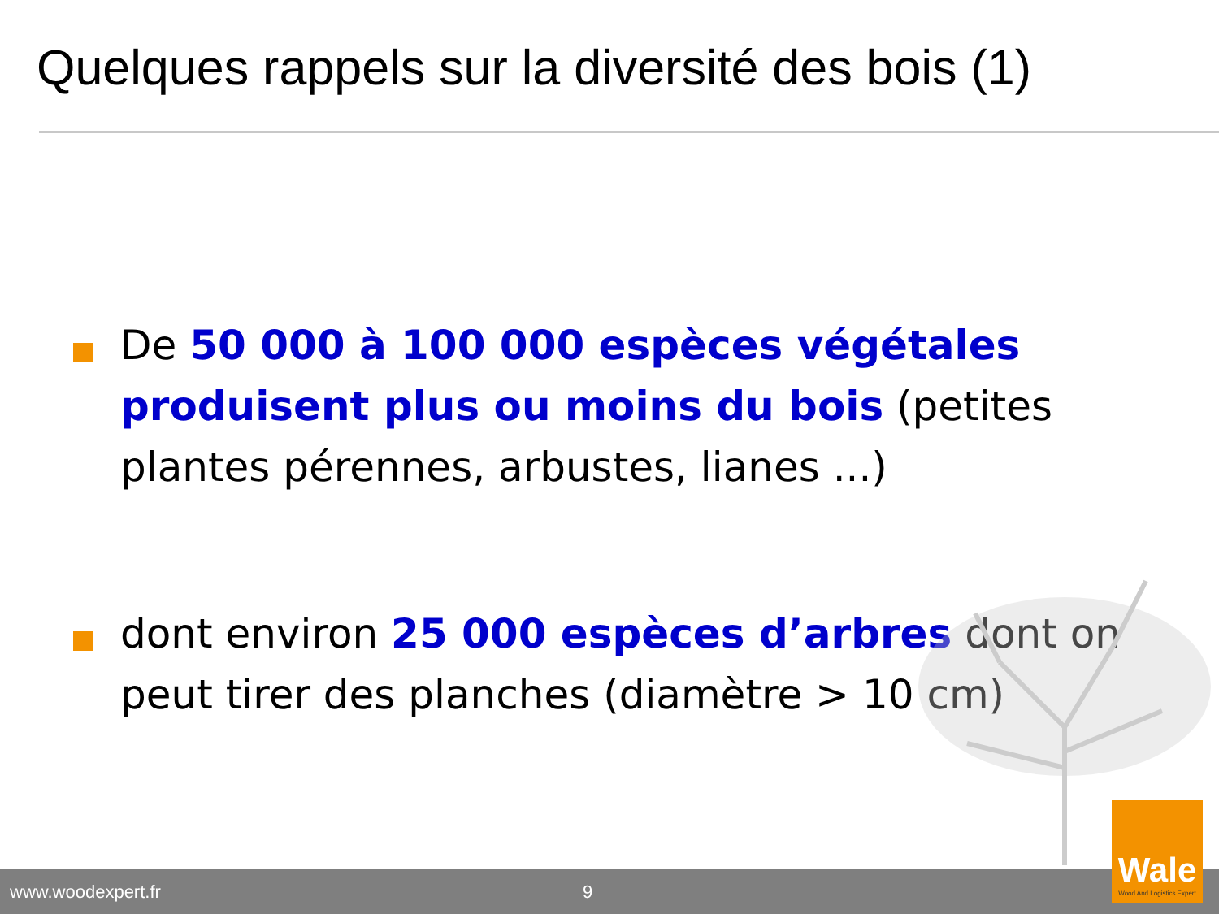Quelques rappels sur la diversité des bois (1)
De 50 000 à 100 000 espèces végétales produisent plus ou moins du bois (petites plantes pérennes, arbustes, lianes ...)
dont environ 25 000 espèces d’arbres dont on peut tirer des planches (diamètre > 10 cm)
www.woodexpert.fr 9
Wale
Wood And Logistics Expert